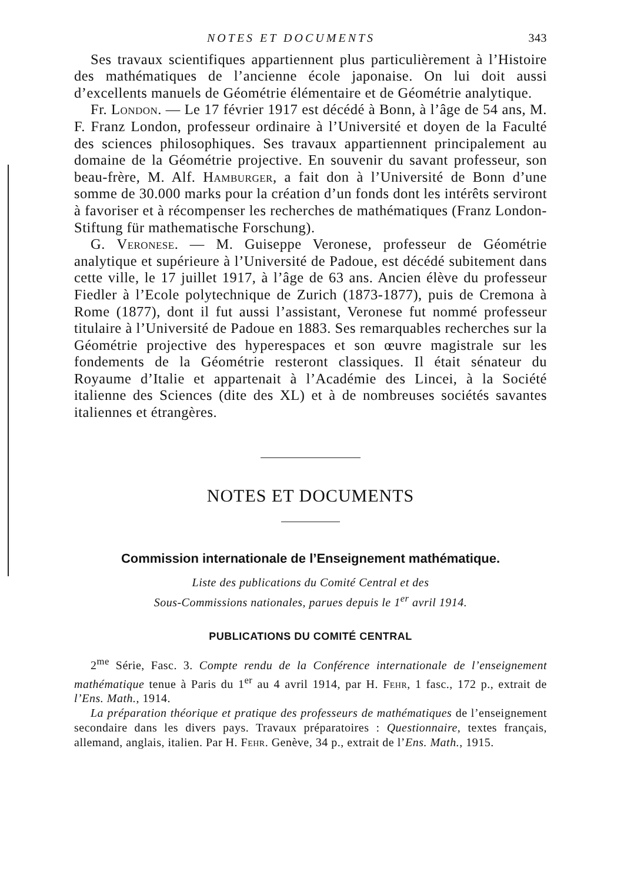NOTES ET DOCUMENTS 343
Ses travaux scientifiques appartiennent plus particulièrement à l’Histoire des mathématiques de l’ancienne école japonaise. On lui doit aussi d’excellents manuels de Géométrie élémentaire et de Géométrie analytique.
Fr. London. — Le 17 février 1917 est décédé à Bonn, à l’âge de 54 ans, M. F. Franz London, professeur ordinaire à l’Université et doyen de la Faculté des sciences philosophiques. Ses travaux appartiennent principalement au domaine de la Géométrie projective. En souvenir du savant professeur, son beau-frère, M. Alf. Hamburger, a fait don à l’Université de Bonn d’une somme de 30.000 marks pour la création d’un fonds dont les intérêts serviront à favoriser et à récompenser les recherches de mathématiques (Franz London-Stiftung für mathematische Forschung).
G. Veronese. — M. Guiseppe Veronese, professeur de Géométrie analytique et supérieure à l’Université de Padoue, est décédé subitement dans cette ville, le 17 juillet 1917, à l’âge de 63 ans. Ancien élève du professeur Fiedler à l’Ecole polytechnique de Zurich (1873-1877), puis de Cremona à Rome (1877), dont il fut aussi l’assistant, Veronese fut nommé professeur titulaire à l’Université de Padoue en 1883. Ses remarquables recherches sur la Géométrie projective des hyperespaces et son œuvre magistrale sur les fondements de la Géométrie resteront classiques. Il était sénateur du Royaume d’Italie et appartenait à l’Académie des Lincei, à la Société italienne des Sciences (dite des XL) et à de nombreuses sociétés savantes italiennes et étrangères.
NOTES ET DOCUMENTS
Commission internationale de l’Enseignement mathématique.
Liste des publications du Comité Central et des
Sous-Commissions nationales, parues depuis le 1<sup>er</sup> avril 1914.
PUBLICATIONS DU COMITÉ CENTRAL
2<sup>me</sup> Série, Fasc. 3. Compte rendu de la Conférence internationale de l’enseignement mathématique tenue à Paris du 1<sup>er</sup> au 4 avril 1914, par H. Fehr, 1 fasc., 172 p., extrait de l’Ens. Math., 1914.
La préparation théorique et pratique des professeurs de mathématiques de l’enseignement secondaire dans les divers pays. Travaux préparatoires : Questionnaire, textes français, allemand, anglais, italien. Par H. Fehr. Genève, 34 p., extrait de l’Ens. Math., 1915.